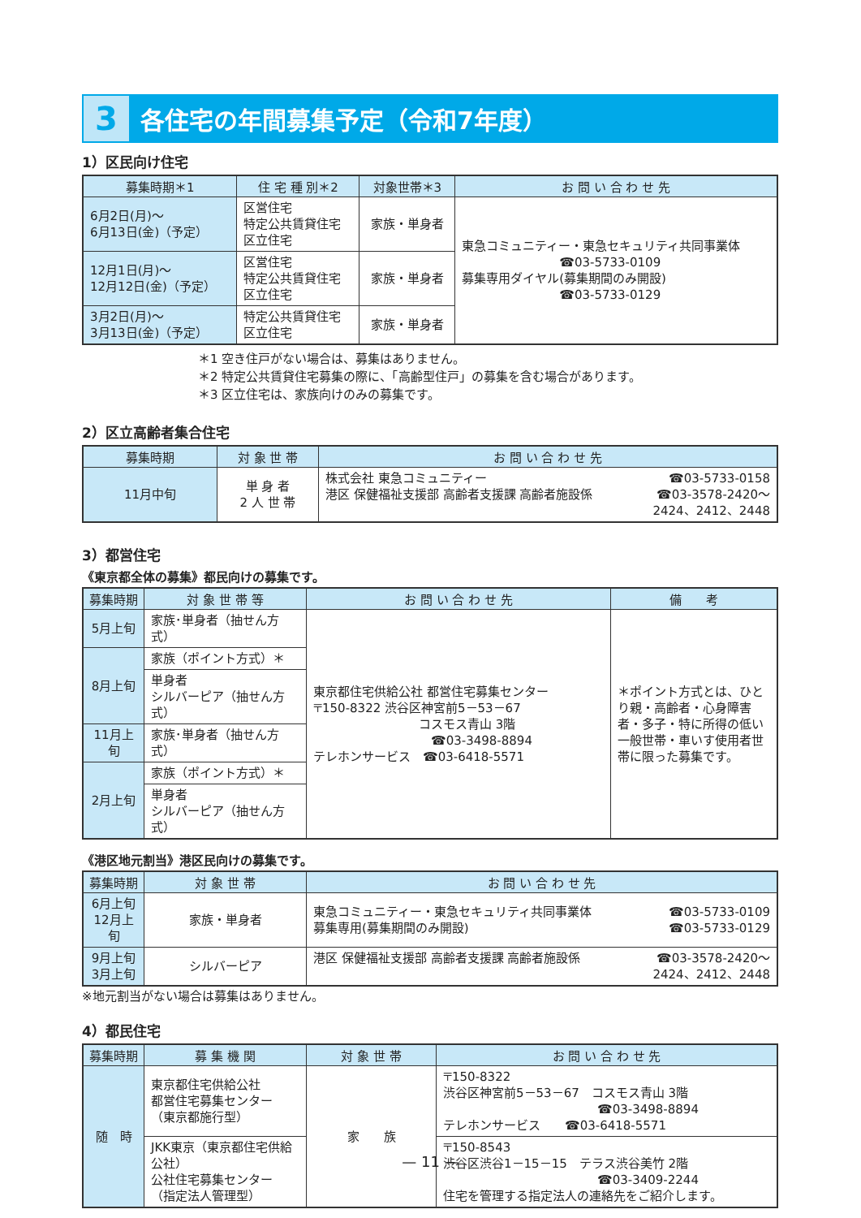3
各住宅の年間募集予定（令和7年度）
1）区民向け住宅
| 募集時期＊1 | 住 宅 種 別＊2 | 対象世帯＊3 | お 問 い 合 わ せ 先 |
| --- | --- | --- | --- |
| 6月2日(月)～ 6月13日(金)（予定） | 区営住宅 特定公共賃貸住宅 区立住宅 | 家族・単身者 | 東急コミュニティー・東急セキュリティ共同事業体 ☎03-5733-0109 募集専用ダイヤル(募集期間のみ開設) ☎03-5733-0129 |
| 12月1日(月)～ 12月12日(金)（予定） | 区営住宅 特定公共賃貸住宅 区立住宅 | 家族・単身者 | |
| 3月2日(月)～ 3月13日(金)（予定） | 特定公共賃貸住宅 区立住宅 | 家族・単身者 | |
＊1 空き住戸がない場合は、募集はありません。
＊2 特定公共賃貸住宅募集の際に、「高齢型住戸」の募集を含む場合があります。
＊3 区立住宅は、家族向けのみの募集です。
2）区立高齢者集合住宅
| 募集時期 | 対 象 世 帯 | お 問 い 合 わ せ 先 |
| --- | --- | --- |
| 11月中旬 | 単 身 者 2 人 世 帯 | 株式会社 東急コミュニティー ☎03-5733-0158 港区 保健福祉支援部 高齢者支援課 高齢者施設係 ☎03-3578-2420～ 2424、2412、2448 |
3）都営住宅
《東京都全体の募集》都民向けの募集です。
| 募集時期 | 対 象 世 帯 等 | お 問 い 合 わ せ 先 | 備 考 |
| --- | --- | --- | --- |
| 5月上旬 | 家族･単身者（抽せん方式） | 東京都住宅供給公社 都営住宅募集センター 〒150-8322 渋谷区神宮前5－53－67 コスモス青山 3階 ☎03-3498-8894 テレホンサービス ☎03-6418-5571 | ＊ポイント方式とは、ひとり親・高齢者・心身障害者・多子・特に所得の低い一般世帯・車いす使用者世帯に限った募集です。 |
| 8月上旬 | 家族（ポイント方式）＊ | | |
| | 単身者 シルバーピア（抽せん方式） | | |
| 11月上旬 | 家族･単身者（抽せん方式） | | |
| 2月上旬 | 家族（ポイント方式）＊ | | |
| | 単身者 シルバーピア（抽せん方式） | | |
《港区地元割当》港区民向けの募集です。
| 募集時期 | 対 象 世 帯 | お 問 い 合 わ せ 先 |
| --- | --- | --- |
| 6月上旬 12月上旬 | 家族・単身者 | 東急コミュニティー・東急セキュリティ共同事業体 ☎03-5733-0109 募集専用(募集期間のみ開設) ☎03-5733-0129 |
| 9月上旬 3月上旬 | シルバーピア | 港区 保健福祉支援部 高齢者支援課 高齢者施設係 ☎03-3578-2420～ 2424、2412、2448 |
※地元割当がない場合は募集はありません。
4）都民住宅
| 募集時期 | 募 集 機 関 | 対 象 世 帯 | お 問 い 合 わ せ 先 |
| --- | --- | --- | --- |
| 随 時 | 東京都住宅供給公社 都営住宅募集センター （東京都施行型） | 家 族 | 〒150-8322 渋谷区神宮前5－53－67 コスモス青山 3階 ☎03-3498-8894 テレホンサービス ☎03-6418-5571 |
| | JKK東京（東京都住宅供給公社） 公社住宅募集センター （指定法人管理型） | | 〒150-8543 渋谷区渋谷1－15－15 テラス渋谷美竹 2階 ☎03-3409-2244 住宅を管理する指定法人の連絡先をご紹介します。 |
— 11 —